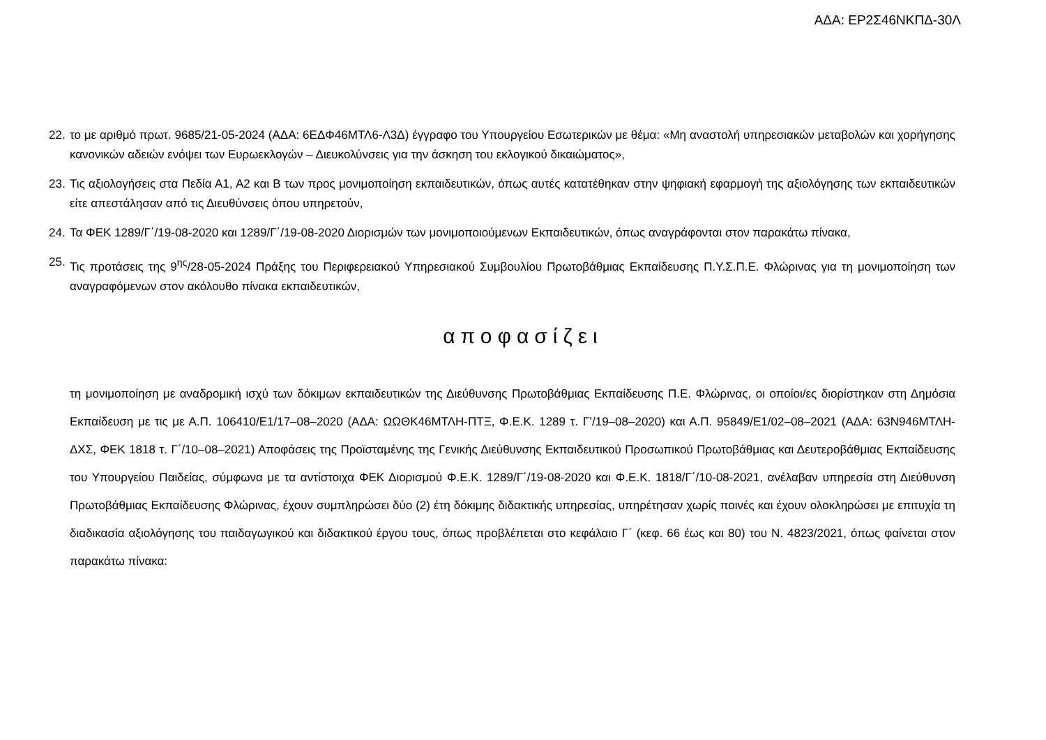ΑΔΑ: ΕΡ2Σ46ΝΚΠΔ-30Λ
22. το με αριθμό πρωτ. 9685/21-05-2024 (ΑΔΑ: 6ΕΔΦ46ΜΤΛ6-Λ3Δ) έγγραφο του Υπουργείου Εσωτερικών με θέμα: «Μη αναστολή υπηρεσιακών μεταβολών και χορήγησης κανονικών αδειών ενόψει των Ευρωεκλογών – Διευκολύνσεις για την άσκηση του εκλογικού δικαιώματος»,
23. Τις αξιολογήσεις στα Πεδία Α1, Α2 και Β των προς μονιμοποίηση εκπαιδευτικών, όπως αυτές κατατέθηκαν στην ψηφιακή εφαρμογή της αξιολόγησης των εκπαιδευτικών είτε απεστάλησαν από τις Διευθύνσεις όπου υπηρετούν,
24. Τα ΦΕΚ 1289/Γ΄/19-08-2020 και 1289/Γ΄/19-08-2020 Διορισμών των μονιμοποιούμενων Εκπαιδευτικών, όπως αναγράφονται στον παρακάτω πίνακα,
25. Τις προτάσεις της 9<sup>ης</sup>/28-05-2024 Πράξης του Περιφερειακού Υπηρεσιακού Συμβουλίου Πρωτοβάθμιας Εκπαίδευσης Π.Υ.Σ.Π.Ε. Φλώρινας για τη μονιμοποίηση των αναγραφόμενων στον ακόλουθο πίνακα εκπαιδευτικών,
αποφασίζει
τη μονιμοποίηση με αναδρομική ισχύ των δόκιμων εκπαιδευτικών της Διεύθυνσης Πρωτοβάθμιας Εκπαίδευσης Π.Ε. Φλώρινας, οι οποίοι/ες διορίστηκαν στη Δημόσια Εκπαίδευση με τις με Α.Π. 106410/Ε1/17–08–2020 (ΑΔΑ: ΩΩΘΚ46ΜΤΛΗ-ΠΤΞ, Φ.Ε.Κ. 1289 τ. Γ’/19–08–2020) και Α.Π. 95849/Ε1/02–08–2021 (ΑΔΑ: 63Ν946ΜΤΛΗ-ΔΧΣ, ΦΕΚ 1818 τ. Γ΄/10–08–2021) Αποφάσεις της Προϊσταμένης της Γενικής Διεύθυνσης Εκπαιδευτικού Προσωπικού Πρωτοβάθμιας και Δευτεροβάθμιας Εκπαίδευσης του Υπουργείου Παιδείας, σύμφωνα με τα αντίστοιχα ΦΕΚ Διορισμού Φ.Ε.Κ. 1289/Γ΄/19-08-2020 και Φ.Ε.Κ. 1818/Γ΄/10-08-2021, ανέλαβαν υπηρεσία στη Διεύθυνση Πρωτοβάθμιας Εκπαίδευσης Φλώρινας, έχουν συμπληρώσει δύο (2) έτη δόκιμης διδακτικής υπηρεσίας, υπηρέτησαν χωρίς ποινές και έχουν ολοκληρώσει με επιτυχία τη διαδικασία αξιολόγησης του παιδαγωγικού και διδακτικού έργου τους, όπως προβλέπεται στο κεφάλαιο Γ΄ (κεφ. 66 έως και 80) του Ν. 4823/2021, όπως φαίνεται στον παρακάτω πίνακα: